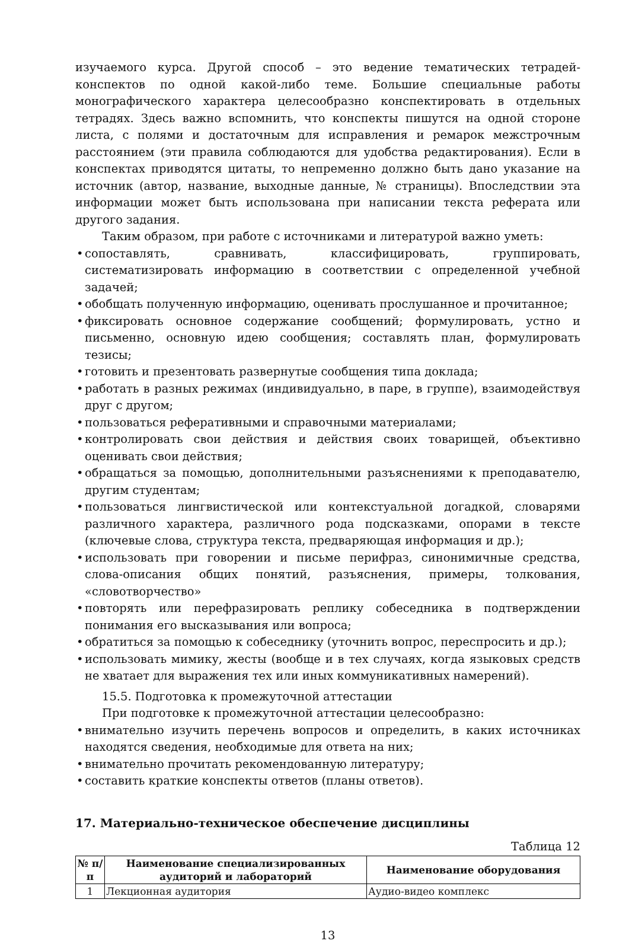изучаемого курса. Другой способ – это ведение тематических тетрадей-конспектов по одной какой-либо теме. Большие специальные работы монографического характера целесообразно конспектировать в отдельных тетрадях. Здесь важно вспомнить, что конспекты пишутся на одной стороне листа, с полями и достаточным для исправления и ремарок межстрочным расстоянием (эти правила соблюдаются для удобства редактирования). Если в конспектах приводятся цитаты, то непременно должно быть дано указание на источник (автор, название, выходные данные, № страницы). Впоследствии эта информации может быть использована при написании текста реферата или другого задания.
Таким образом, при работе с источниками и литературой важно уметь:
• сопоставлять, сравнивать, классифицировать, группировать, систематизировать информацию в соответствии с определенной учебной задачей;
• обобщать полученную информацию, оценивать прослушанное и прочитанное;
• фиксировать основное содержание сообщений; формулировать, устно и письменно, основную идею сообщения; составлять план, формулировать тезисы;
• готовить и презентовать развернутые сообщения типа доклада;
• работать в разных режимах (индивидуально, в паре, в группе), взаимодействуя друг с другом;
• пользоваться реферативными и справочными материалами;
• контролировать свои действия и действия своих товарищей, объективно оценивать свои действия;
• обращаться за помощью, дополнительными разъяснениями к преподавателю, другим студентам;
• пользоваться лингвистической или контекстуальной догадкой, словарями различного характера, различного рода подсказками, опорами в тексте (ключевые слова, структура текста, предваряющая информация и др.);
• использовать при говорении и письме перифраз, синонимичные средства, слова-описания общих понятий, разъяснения, примеры, толкования, «словотворчество»
• повторять или перефразировать реплику собеседника в подтверждении понимания его высказывания или вопроса;
• обратиться за помощью к собеседнику (уточнить вопрос, переспросить и др.);
• использовать мимику, жесты (вообще и в тех случаях, когда языковых средств не хватает для выражения тех или иных коммуникативных намерений).
15.5. Подготовка к промежуточной аттестации
При подготовке к промежуточной аттестации целесообразно:
• внимательно изучить перечень вопросов и определить, в каких источниках находятся сведения, необходимые для ответа на них;
• внимательно прочитать рекомендованную литературу;
• составить краткие конспекты ответов (планы ответов).
17. Материально-техническое обеспечение дисциплины
Таблица 12
| № п/п | Наименование специализированных аудиторий и лабораторий | Наименование оборудования |
| --- | --- | --- |
| 1 | Лекционная аудитория | Аудио-видео комплекс |
13